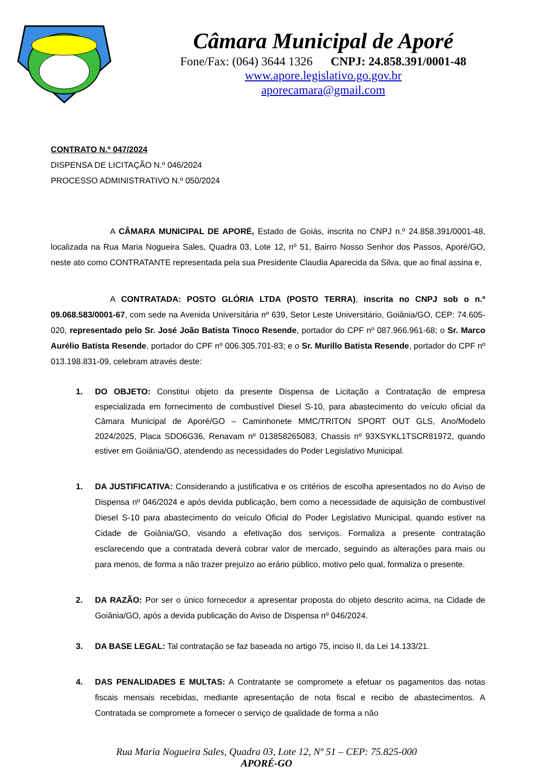Câmara Municipal de Aporé
Fone/Fax: (064) 3644 1326 CNPJ: 24.858.391/0001-48
www.apore.legislativo.go.gov.br
aporecamara@gmail.com
CONTRATO N.º 047/2024
DISPENSA DE LICITAÇÃO N.º 046/2024
PROCESSO ADMINISTRATIVO N.º 050/2024
A CÂMARA MUNICIPAL DE APORÉ, Estado de Goiás, inscrita no CNPJ n.º 24.858.391/0001-48, localizada na Rua Maria Nogueira Sales, Quadra 03, Lote 12, nº 51, Bairro Nosso Senhor dos Passos, Aporé/GO, neste ato como CONTRATANTE representada pela sua Presidente Claudia Aparecida da Silva, que ao final assina e,
A CONTRATADA: POSTO GLÓRIA LTDA (POSTO TERRA), inscrita no CNPJ sob o n.º 09.068.583/0001-67, com sede na Avenida Universitária nº 639, Setor Leste Universitário, Goiânia/GO, CEP: 74.605-020, representado pelo Sr. José João Batista Tinoco Resende, portador do CPF nº 087.966.961-68; o Sr. Marco Aurélio Batista Resende, portador do CPF nº 006.305.701-83; e o Sr. Murillo Batista Resende, portador do CPF nº 013.198.831-09, celebram através deste:
1. DO OBJETO: Constitui objeto da presente Dispensa de Licitação a Contratação de empresa especializada em fornecimento de combustível Diesel S-10, para abastecimento do veículo oficial da Câmara Municipal de Aporé/GO – Caminhonete MMC/TRITON SPORT OUT GLS, Ano/Modelo 2024/2025, Placa SDO6G36, Renavam nº 013858265083, Chassis nº 93XSYKL1TSCR81972, quando estiver em Goiânia/GO, atendendo as necessidades do Poder Legislativo Municipal.
1. DA JUSTIFICATIVA: Considerando a justificativa e os critérios de escolha apresentados no do Aviso de Dispensa nº 046/2024 e após devida publicação, bem como a necessidade de aquisição de combustível Diesel S-10 para abastecimento do veículo Oficial do Poder Legislativo Municipal, quando estiver na Cidade de Goiânia/GO, visando a efetivação dos serviços. Formaliza a presente contratação esclarecendo que a contratada deverá cobrar valor de mercado, seguindo as alterações para mais ou para menos, de forma a não trazer prejuízo ao erário público, motivo pelo qual, formaliza o presente.
2. DA RAZÃO: Por ser o único fornecedor a apresentar proposta do objeto descrito acima, na Cidade de Goiânia/GO, após a devida publicação do Aviso de Dispensa nº 046/2024.
3. DA BASE LEGAL: Tal contratação se faz baseada no artigo 75, inciso II, da Lei 14.133/21.
4. DAS PENALIDADES E MULTAS: A Contratante se compromete a efetuar os pagamentos das notas fiscais mensais recebidas, mediante apresentação de nota fiscal e recibo de abastecimentos. A Contratada se compromete a fornecer o serviço de qualidade de forma a não
Rua Maria Nogueira Sales, Quadra 03, Lote 12, Nº 51 – CEP: 75.825-000
APORÉ-GO